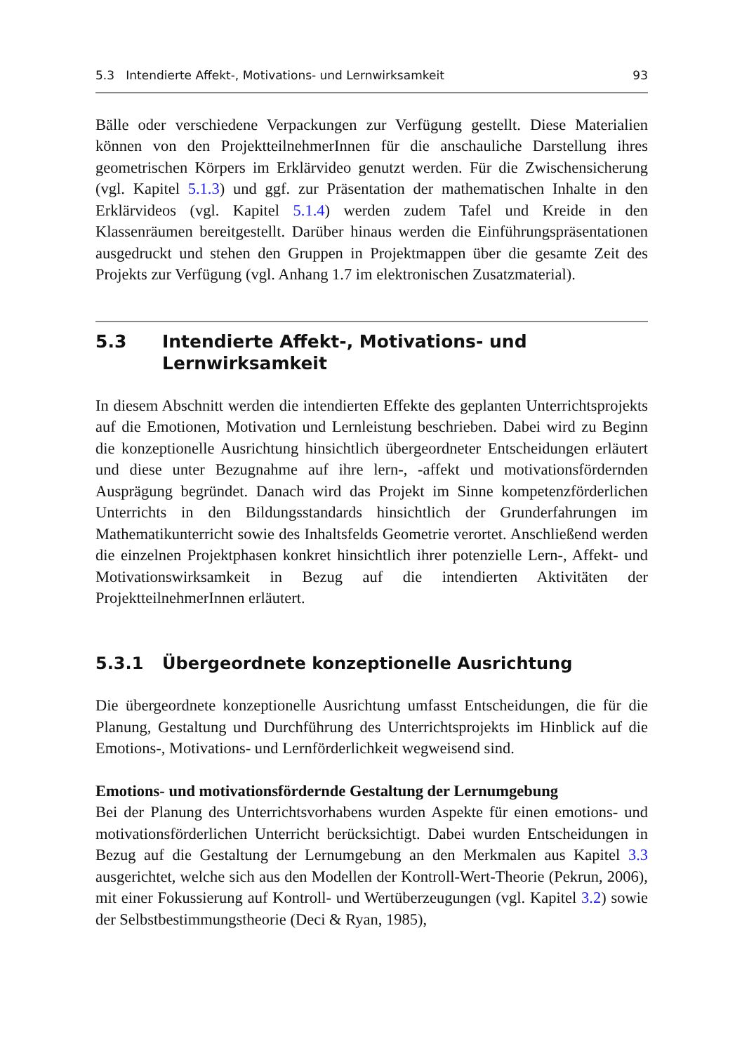5.3 Intendierte Affekt-, Motivations- und Lernwirksamkeit 93
Bälle oder verschiedene Verpackungen zur Verfügung gestellt. Diese Materialien können von den ProjektteilnehmerInnen für die anschauliche Darstellung ihres geometrischen Körpers im Erklärvideo genutzt werden. Für die Zwischensicherung (vgl. Kapitel 5.1.3) und ggf. zur Präsentation der mathematischen Inhalte in den Erklärvideos (vgl. Kapitel 5.1.4) werden zudem Tafel und Kreide in den Klassenräumen bereitgestellt. Darüber hinaus werden die Einführungspräsentationen ausgedruckt und stehen den Gruppen in Projektmappen über die gesamte Zeit des Projekts zur Verfügung (vgl. Anhang 1.7 im elektronischen Zusatzmaterial).
5.3 Intendierte Affekt-, Motivations- und
Lernwirksamkeit
In diesem Abschnitt werden die intendierten Effekte des geplanten Unterrichtsprojekts auf die Emotionen, Motivation und Lernleistung beschrieben. Dabei wird zu Beginn die konzeptionelle Ausrichtung hinsichtlich übergeordneter Entscheidungen erläutert und diese unter Bezugnahme auf ihre lern-, -affekt und motivationsfördernden Ausprägung begründet. Danach wird das Projekt im Sinne kompetenzförderlichen Unterrichts in den Bildungsstandards hinsichtlich der Grunderfahrungen im Mathematikunterricht sowie des Inhaltsfelds Geometrie verortet. Anschließend werden die einzelnen Projektphasen konkret hinsichtlich ihrer potenzielle Lern-, Affekt- und Motivationswirksamkeit in Bezug auf die intendierten Aktivitäten der ProjektteilnehmerInnen erläutert.
5.3.1 Übergeordnete konzeptionelle Ausrichtung
Die übergeordnete konzeptionelle Ausrichtung umfasst Entscheidungen, die für die Planung, Gestaltung und Durchführung des Unterrichtsprojekts im Hinblick auf die Emotions-, Motivations- und Lernförderlichkeit wegweisend sind.
Emotions- und motivationsfördernde Gestaltung der Lernumgebung
Bei der Planung des Unterrichtsvorhabens wurden Aspekte für einen emotions- und motivationsförderlichen Unterricht berücksichtigt. Dabei wurden Entscheidungen in Bezug auf die Gestaltung der Lernumgebung an den Merkmalen aus Kapitel 3.3 ausgerichtet, welche sich aus den Modellen der Kontroll-Wert-Theorie (Pekrun, 2006), mit einer Fokussierung auf Kontroll- und Wertüberzeugungen (vgl. Kapitel 3.2) sowie der Selbstbestimmungstheorie (Deci & Ryan, 1985),